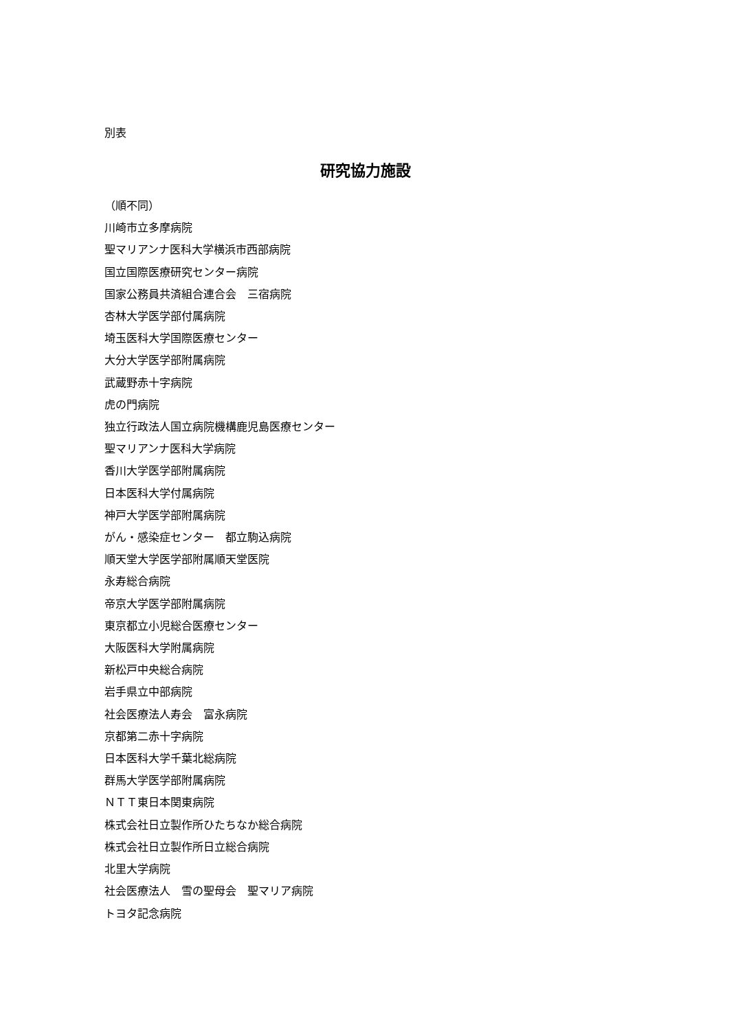別表
研究協力施設
（順不同）
川崎市立多摩病院
聖マリアンナ医科大学横浜市西部病院
国立国際医療研究センター病院
国家公務員共済組合連合会　三宿病院
杏林大学医学部付属病院
埼玉医科大学国際医療センター
大分大学医学部附属病院
武蔵野赤十字病院
虎の門病院
独立行政法人国立病院機構鹿児島医療センター
聖マリアンナ医科大学病院
香川大学医学部附属病院
日本医科大学付属病院
神戸大学医学部附属病院
がん・感染症センター　都立駒込病院
順天堂大学医学部附属順天堂医院
永寿総合病院
帝京大学医学部附属病院
東京都立小児総合医療センター
大阪医科大学附属病院
新松戸中央総合病院
岩手県立中部病院
社会医療法人寿会　富永病院
京都第二赤十字病院
日本医科大学千葉北総病院
群馬大学医学部附属病院
ＮＴＴ東日本関東病院
株式会社日立製作所ひたちなか総合病院
株式会社日立製作所日立総合病院
北里大学病院
社会医療法人　雪の聖母会　聖マリア病院
トヨタ記念病院